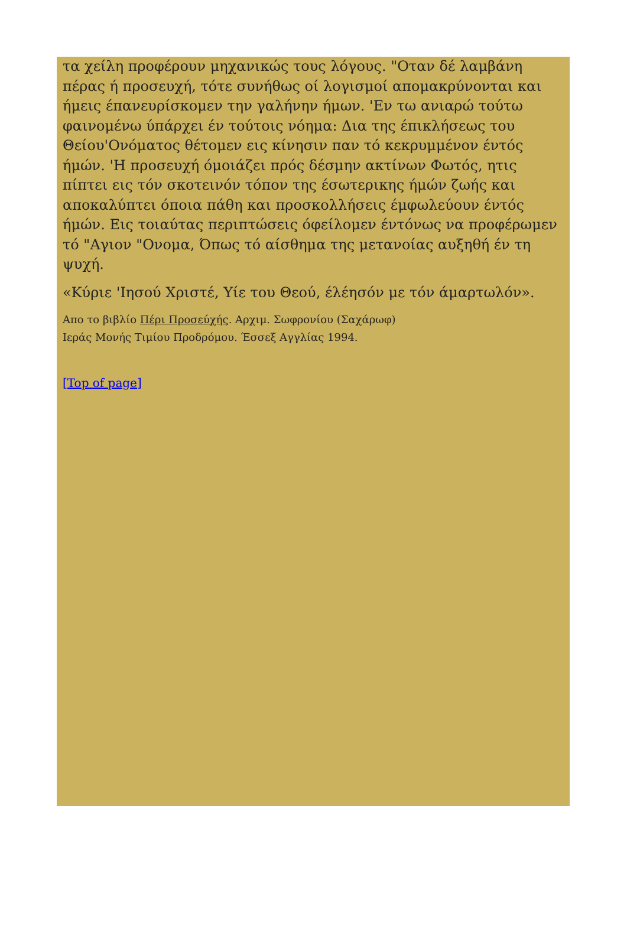τα χείλη προφέρουν μηχανικώς τους λόγους. "Οταν δέ λαμβάνη πέρας ή προσευχή, τότε συνήθως οί λογισμοί απομακρύνονται και ήμεις έπανευρίσκομεν την γαλήνην ήμων. 'Εν τω ανιαρώ τούτω φαινομένω ύπάρχει έν τούτοις νόημα: Δια της έπικλήσεως του Θείου'Ονόματος θέτομεν εις κίνησιν παν τό κεκρυμμένον έντός ήμών. 'Η προσευχή όμοιάζει πρός δέσμην ακτίνων Φωτός, ητις πίπτει εις τόν σκοτεινόν τόπον της έσωτερικης ήμών ζωής και αποκαλύπτει όποια πάθη και προσκολλήσεις έμφωλεύουν έντός ήμών. Εις τοιαύτας περιπτώσεις όφείλομεν έντόνως να προφέρωμεν τό "Αγιον "Ονομα, Όπως τό αίσθημα της μετανοίας αυξηθή έν τη ψυχή.
«Κύριε 'Ιησού Χριστέ, Υίε του Θεού, έλέησόν με τόν άμαρτωλόν».
Απο το βιβλίο Πέρι Προσεύχής. Αρχιμ. Σωφρονίου (Σαχάρωφ)
Ιεράς Μονής Τιμίου Προδρόμου. Έσσεξ Αγγλίας 1994.
[Top of page]